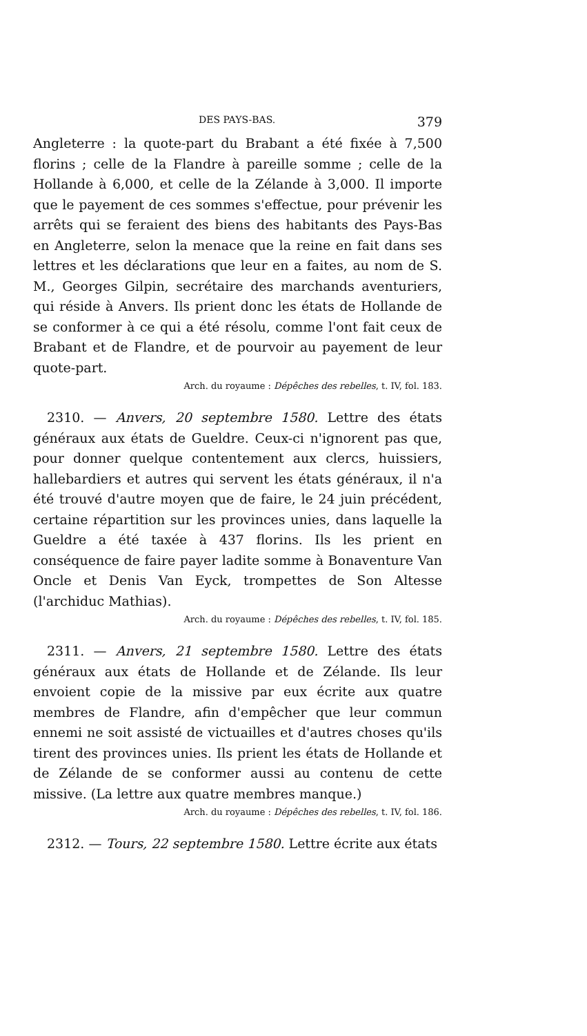DES PAYS-BAS. 379
Angleterre : la quote-part du Brabant a été fixée à 7,500 florins ; celle de la Flandre à pareille somme ; celle de la Hollande à 6,000, et celle de la Zélande à 3,000. Il importe que le payement de ces sommes s'effectue, pour prévenir les arrêts qui se feraient des biens des habitants des Pays-Bas en Angleterre, selon la menace que la reine en fait dans ses lettres et les déclarations que leur en a faites, au nom de S. M., Georges Gilpin, secrétaire des marchands aventuriers, qui réside à Anvers. Ils prient donc les états de Hollande de se conformer à ce qui a été résolu, comme l'ont fait ceux de Brabant et de Flandre, et de pourvoir au payement de leur quote-part.
Arch. du royaume : Dépêches des rebelles, t. IV, fol. 183.
2310. — Anvers, 20 septembre 1580. Lettre des états généraux aux états de Gueldre. Ceux-ci n'ignorent pas que, pour donner quelque contentement aux clercs, huissiers, hallebardiers et autres qui servent les états généraux, il n'a été trouvé d'autre moyen que de faire, le 24 juin précédent, certaine répartition sur les provinces unies, dans laquelle la Gueldre a été taxée à 437 florins. Ils les prient en conséquence de faire payer ladite somme à Bonaventure Van Oncle et Denis Van Eyck, trompettes de Son Altesse (l'archiduc Mathias).
Arch. du royaume : Dépêches des rebelles, t. IV, fol. 185.
2311. — Anvers, 21 septembre 1580. Lettre des états généraux aux états de Hollande et de Zélande. Ils leur envoient copie de la missive par eux écrite aux quatre membres de Flandre, afin d'empêcher que leur commun ennemi ne soit assisté de victuailles et d'autres choses qu'ils tirent des provinces unies. Ils prient les états de Hollande et de Zélande de se conformer aussi au contenu de cette missive. (La lettre aux quatre membres manque.)
Arch. du royaume : Dépêches des rebelles, t. IV, fol. 186.
2312. — Tours, 22 septembre 1580. Lettre écrite aux états